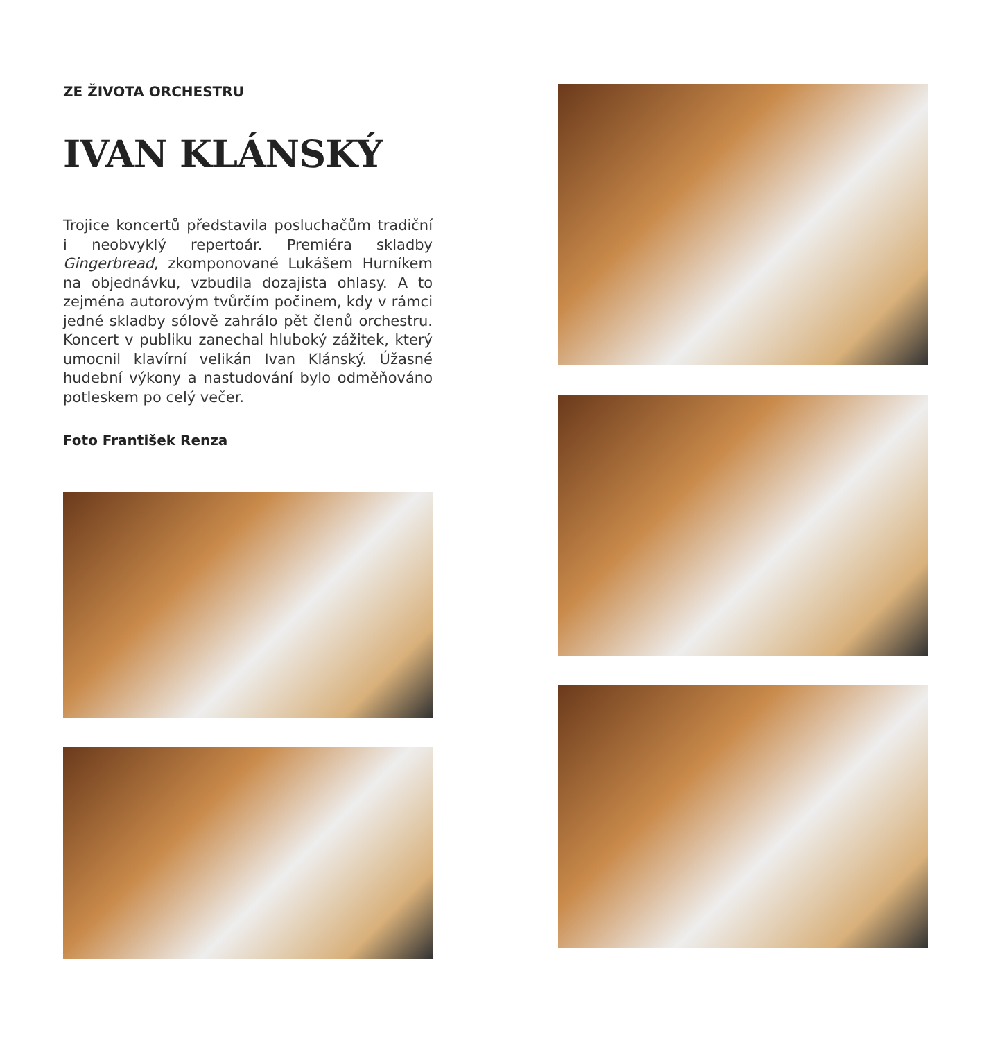ZE ŽIVOTA ORCHESTRU
IVAN KLÁNSKÝ
Trojice koncertů představila posluchačům tradiční i neobvyklý repertoár. Premiéra skladby Gingerbread, zkomponované Lukášem Hurníkem na objednávku, vzbudila dozajista ohlasy. A to zejména autorovým tvůrčím počinem, kdy v rámci jedné skladby sólově zahrálo pět členů orchestru. Koncert v publiku zanechal hluboký zážitek, který umocnil klavírní velikán Ivan Klánský. Úžasné hudební výkony a nastudování bylo odměňováno potleskem po celý večer.
Foto František Renza